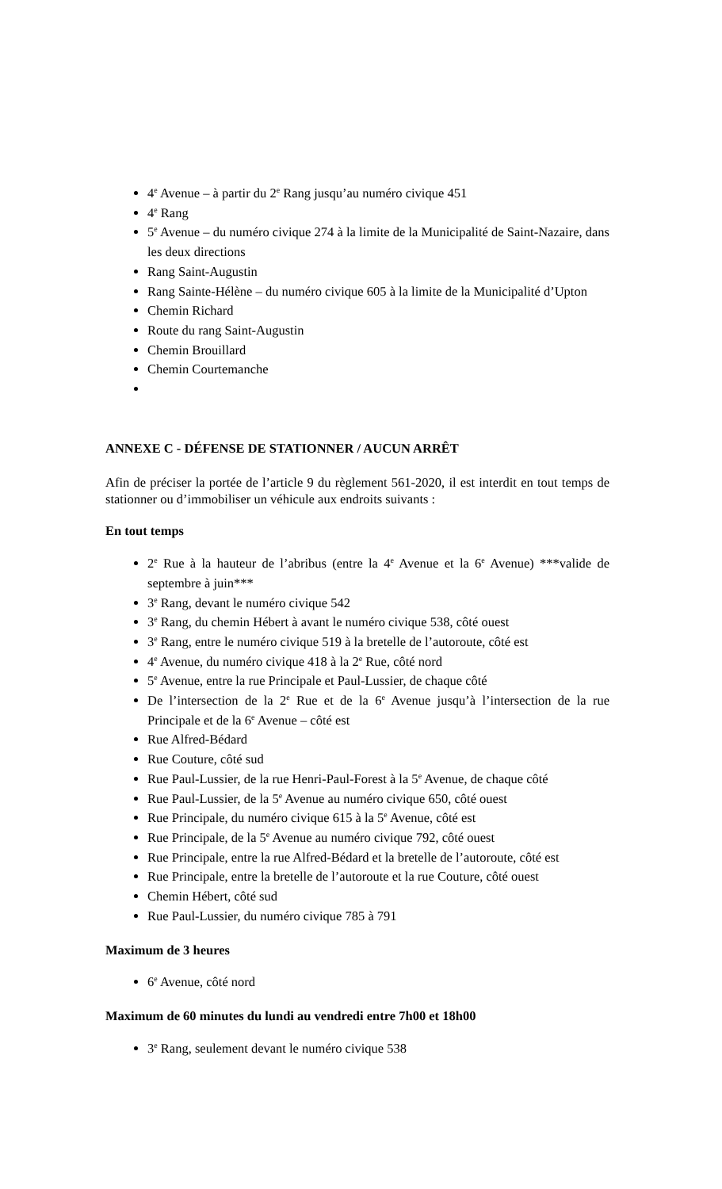4<sup>e</sup> Avenue – à partir du 2<sup>e</sup> Rang jusqu’au numéro civique 451
4<sup>e</sup> Rang
5<sup>e</sup> Avenue – du numéro civique 274 à la limite de la Municipalité de Saint-Nazaire, dans les deux directions
Rang Saint-Augustin
Rang Sainte-Hélène – du numéro civique 605 à la limite de la Municipalité d’Upton
Chemin Richard
Route du rang Saint-Augustin
Chemin Brouillard
Chemin Courtemanche
ANNEXE C - DÉFENSE DE STATIONNER / AUCUN ARRÊT
Afin de préciser la portée de l’article 9 du règlement 561-2020, il est interdit en tout temps de stationner ou d’immobiliser un véhicule aux endroits suivants :
En tout temps
2<sup>e</sup> Rue à la hauteur de l’abribus (entre la 4<sup>e</sup> Avenue et la 6<sup>e</sup> Avenue) ***valide de septembre à juin***
3<sup>e</sup> Rang, devant le numéro civique 542
3<sup>e</sup> Rang, du chemin Hébert à avant le numéro civique 538, côté ouest
3<sup>e</sup> Rang, entre le numéro civique 519 à la bretelle de l’autoroute, côté est
4<sup>e</sup> Avenue, du numéro civique 418 à la 2<sup>e</sup> Rue, côté nord
5<sup>e</sup> Avenue, entre la rue Principale et Paul-Lussier, de chaque côté
De l’intersection de la 2<sup>e</sup> Rue et de la 6<sup>e</sup> Avenue jusqu’à l’intersection de la rue Principale et de la 6<sup>e</sup> Avenue – côté est
Rue Alfred-Bédard
Rue Couture, côté sud
Rue Paul-Lussier, de la rue Henri-Paul-Forest à la 5<sup>e</sup> Avenue, de chaque côté
Rue Paul-Lussier, de la 5<sup>e</sup> Avenue au numéro civique 650, côté ouest
Rue Principale, du numéro civique 615 à la 5<sup>e</sup> Avenue, côté est
Rue Principale, de la 5<sup>e</sup> Avenue au numéro civique 792, côté ouest
Rue Principale, entre la rue Alfred-Bédard et la bretelle de l’autoroute, côté est
Rue Principale, entre la bretelle de l’autoroute et la rue Couture, côté ouest
Chemin Hébert, côté sud
Rue Paul-Lussier, du numéro civique 785 à 791
Maximum de 3 heures
6<sup>e</sup> Avenue, côté nord
Maximum de 60 minutes du lundi au vendredi entre 7h00 et 18h00
3<sup>e</sup> Rang, seulement devant le numéro civique 538